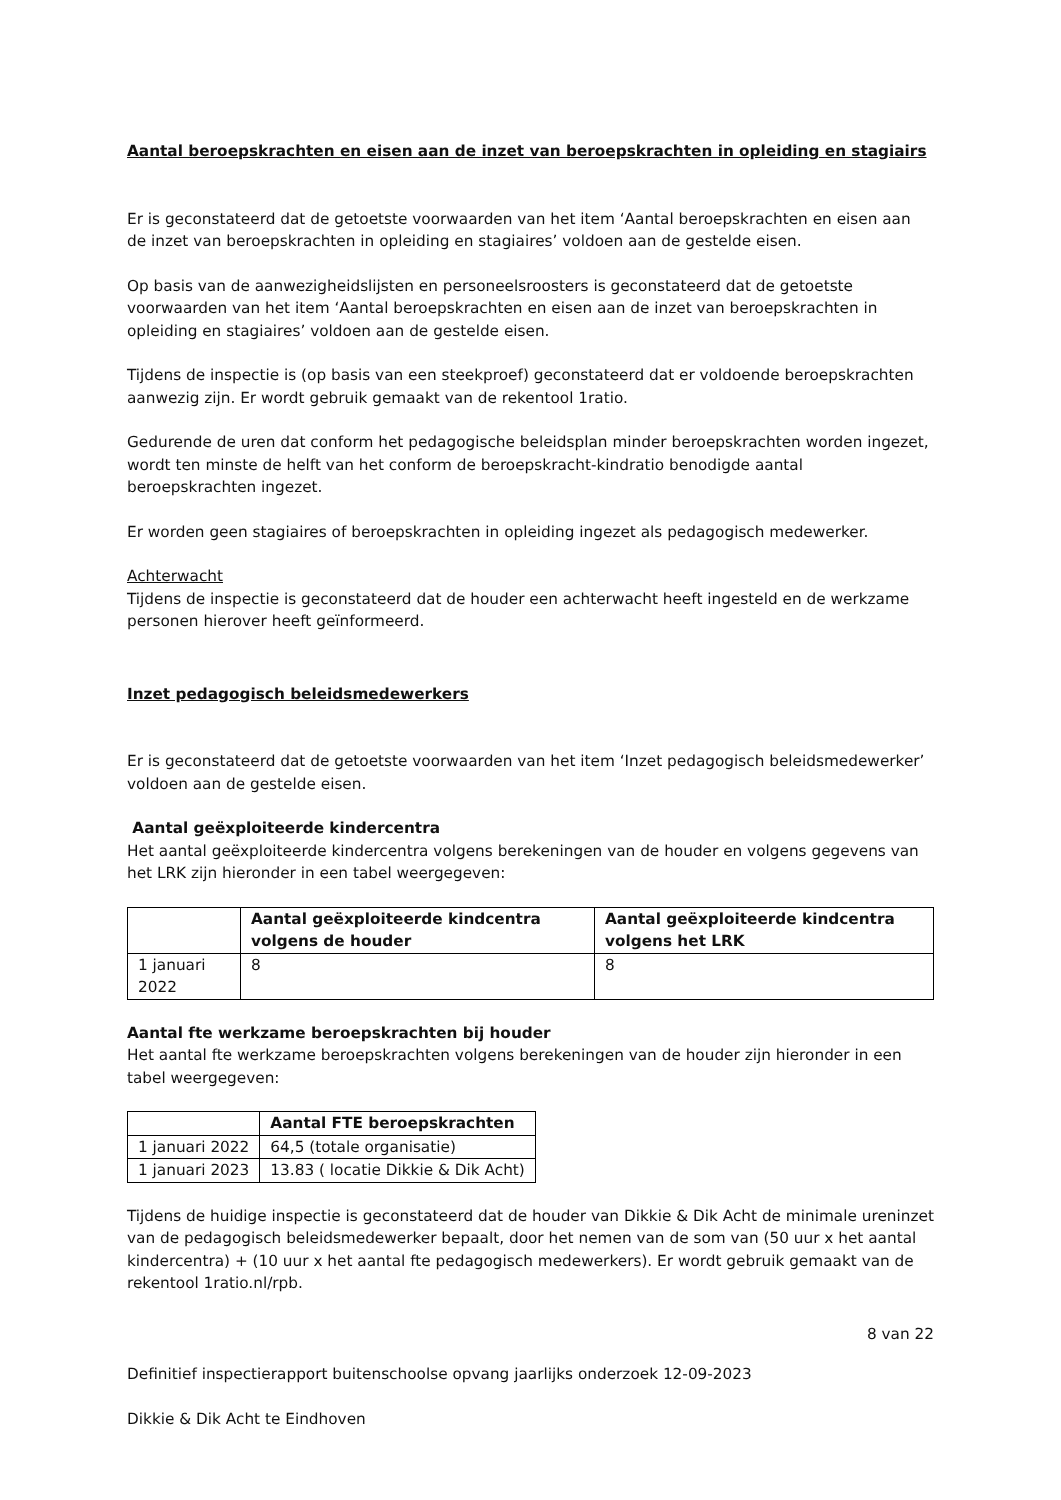Aantal beroepskrachten en eisen aan de inzet van beroepskrachten in opleiding en stagiairs
Er is geconstateerd dat de getoetste voorwaarden van het item ‘Aantal beroepskrachten en eisen aan de inzet van beroepskrachten in opleiding en stagiaires’ voldoen aan de gestelde eisen.
Op basis van de aanwezigheidslijsten en personeelsroosters is geconstateerd dat de getoetste voorwaarden van het item ‘Aantal beroepskrachten en eisen aan de inzet van beroepskrachten in opleiding en stagiaires’ voldoen aan de gestelde eisen.
Tijdens de inspectie is (op basis van een steekproef) geconstateerd dat er voldoende beroepskrachten aanwezig zijn. Er wordt gebruik gemaakt van de rekentool 1ratio.
Gedurende de uren dat conform het pedagogische beleidsplan minder beroepskrachten worden ingezet, wordt ten minste de helft van het conform de beroepskracht-kindratio benodigde aantal beroepskrachten ingezet.
Er worden geen stagiaires of beroepskrachten in opleiding ingezet als pedagogisch medewerker.
Achterwacht
Tijdens de inspectie is geconstateerd dat de houder een achterwacht heeft ingesteld en de werkzame personen hierover heeft geïnformeerd.
Inzet pedagogisch beleidsmedewerkers
Er is geconstateerd dat de getoetste voorwaarden van het item ‘Inzet pedagogisch beleidsmedewerker’ voldoen aan de gestelde eisen.
Aantal geëxploiteerde kindercentra
Het aantal geëxploiteerde kindercentra volgens berekeningen van de houder en volgens gegevens van het LRK zijn hieronder in een tabel weergegeven:
| | Aantal geëxploiteerde kindcentra volgens de houder | Aantal geëxploiteerde kindcentra volgens het LRK |
| --- | --- | --- |
| 1 januari 2022 | 8 | 8 |
Aantal fte werkzame beroepskrachten bij houder
Het aantal fte werkzame beroepskrachten volgens berekeningen van de houder zijn hieronder in een tabel weergegeven:
| | Aantal FTE beroepskrachten |
| --- | --- |
| 1 januari 2022 | 64,5 (totale organisatie) |
| 1 januari 2023 | 13.83 ( locatie Dikkie & Dik Acht) |
Tijdens de huidige inspectie is geconstateerd dat de houder van Dikkie & Dik Acht de minimale ureninzet van de pedagogisch beleidsmedewerker bepaalt, door het nemen van de som van (50 uur x het aantal kindercentra) + (10 uur x het aantal fte pedagogisch medewerkers). Er wordt gebruik gemaakt van de rekentool 1ratio.nl/rpb.
8 van 22
Definitief inspectierapport buitenschoolse opvang jaarlijks onderzoek 12-09-2023
Dikkie & Dik Acht te Eindhoven